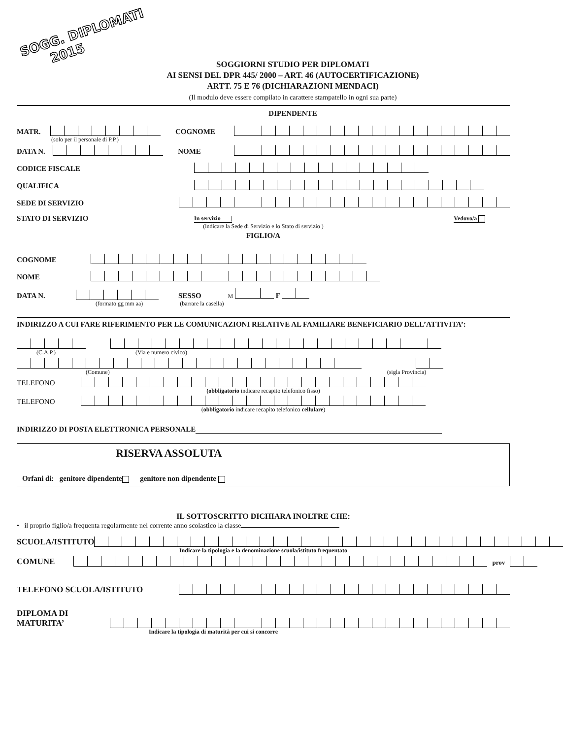SOGG. DIPLOMATI
2015
SOGGIORNI STUDIO PER DIPLOMATI
AI SENSI DEL DPR 445/ 2000 – ART. 46 (AUTOCERTIFICAZIONE)
ARTT. 75 E 76 (DICHIARAZIONI MENDACI)
(Il modulo deve essere compilato in carattere stampatello in ogni sua parte)
DIPENDENTE
MATR. COGNOME
(solo per il personale di P.P.)
DATA N. NOME
CODICE FISCALE
QUALIFICA
SEDE DI SERVIZIO
STATO DI SERVIZIO In servizio | Vedovo/a
(indicare la Sede di Servizio e lo Stato di servizio )
FIGLIO/A
COGNOME
NOME
DATA N. SESSO M F
(formato gg mm aa) (barrare la casella)
INDIRIZZO A CUI FARE RIFERIMENTO PER LE COMUNICAZIONI RELATIVE AL FAMILIARE BENEFICIARIO DELL’ATTIVITA’:
(C.A.P.) (Via e numero civico)
(Comune) (sigla Provincia)
TELEFONO
(obbligatorio indicare recapito telefonico fisso)
TELEFONO
(obbligatorio indicare recapito telefonico cellulare)
INDIRIZZO DI POSTA ELETTRONICA PERSONALE
RISERVA ASSOLUTA
Orfani di: genitore dipendente genitore non dipendente
IL SOTTOSCRITTO DICHIARA INOLTRE CHE:
• il proprio figlio/a frequenta regolarmente nel corrente anno scolastico la classe
SCUOLA/ISTITUTO
Indicare la tipologia e la denominazione scuola/istituto frequentato
COMUNE prov
TELEFONO SCUOLA/ISTITUTO
DIPLOMA DI MATURITA’
Indicare la tipologia di maturità per cui si concorre